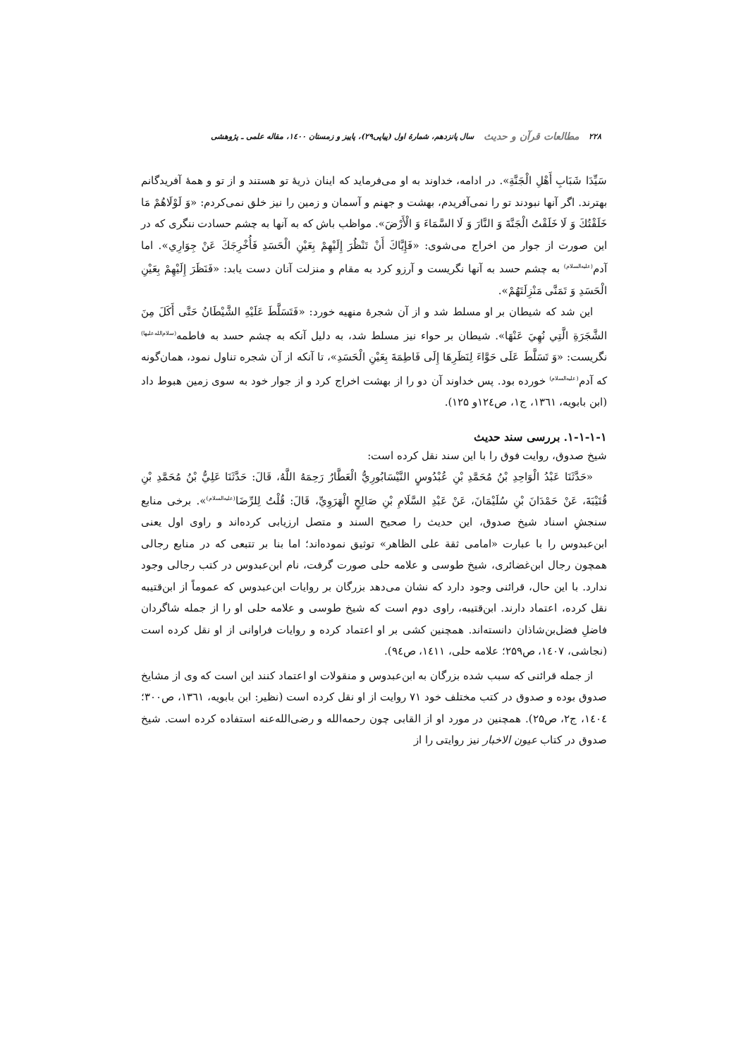۲۲۸ مطالعات قرآن و حدیث سال پانزدهم، شمارهٔ اول (پیاپی۲۹)، پاییز و زمستان ۱٤٠۰، مقاله علمی ـ پژوهشی
سَیِّدَا شَبَابِ أَهْلِ الْجَنَّةِ». در ادامه، خداوند به او می‌فرماید که اینان ذریهٔ تو هستند و از تو و همهٔ آفریدگانم بهترند. اگر آنها نبودند تو را نمی‌آفریدم، بهشت و جهنم و آسمان و زمین را نیز خلق نمی‌کردم: «وَ لَوْلَاهُمْ مَا خَلَقْتُكَ وَ لَا خَلَقْتُ الْجَنَّةَ وَ النَّارَ وَ لَا السَّمَاءَ وَ الْأَرْضَ». مواظب باش که به آنها به چشم حسادت ننگری که در این صورت از جوار من اخراج می‌شوی: «فَإِیَّاكَ أَنْ تَنْظُرَ إِلَیْهِمْ بِعَیْنِ الْحَسَدِ فَأُخْرِجَكَ عَنْ جِوَارِي». اما آدم<sup>(علیه‌السلام)</sup> به چشم حسد به آنها نگریست و آرزو کرد به مقام و منزلت آنان دست یابد: «فَنَظَرَ إِلَیْهِمْ بِعَیْنِ الْحَسَدِ وَ تَمَنَّى مَنْزِلَتَهُمْ».
این شد که شیطان بر او مسلط شد و از آن شجرهٔ منهیه خورد: «فَتَسَلَّطَ عَلَیْهِ الشَّیْطَانُ حَتَّى أَكَلَ مِنَ الشَّجَرَةِ الَّتِي نُهِيَ عَنْهَا». شیطان بر حواء نیز مسلط شد، به دلیل آنکه به چشم حسد به فاطمه<sup>(سلام‌الله‌علیها)</sup> نگریست: «وَ تَسَلَّطَ عَلَى حَوَّاءَ لِنَظَرِهَا إِلَى فَاطِمَةَ بِعَیْنِ الْحَسَدِ»، تا آنکه از آن شجره تناول نمود، همان‌گونه که آدم<sup>(علیه‌السلام)</sup> خورده بود. پس خداوند آن دو را از بهشت اخراج کرد و از جوار خود به سوی زمین هبوط داد (ابن بابویه، ۱۳٦۱، ج۱، ص۱۲٤و ۱۲۵).
۱-۱-۱-۱. بررسی سند حدیث
شیخ صدوق، روایت فوق را با این سند نقل کرده است:
«حَدَّثَنَا عَبْدُ الْوَاحِدِ بْنُ مُحَمَّدِ بْنِ عُبْدُوسٍ النَّیْسَابُورِيُّ الْعَطَّارُ رَحِمَهُ اللَّهُ، قَالَ: حَدَّثَنَا عَلِيُّ بْنُ مُحَمَّدِ بْنِ قُتَیْبَةَ، عَنْ حَمْدَانَ بْنِ سُلَیْمَانَ، عَنْ عَبْدِ السَّلَامِ بْنِ صَالِحٍ الْهَرَوِيِّ، قَالَ: قُلْتُ لِلرِّضَا<sup>(علیه‌السلام)</sup>». برخی منابع سنجشِ اسناد شیخ صدوق، این حدیث را صحیح السند و متصل ارزیابی کرده‌اند و راوی اول یعنی ابن‌عبدوس را با عبارت «امامی ثقة علی الظاهر» توثیق نموده‌اند؛ اما بنا بر تتبعی که در منابع رجالی همچون رجال ابن‌غضائری، شیخ طوسی و علامه حلی صورت گرفت، نام ابن‌عبدوس در کتب رجالی وجود ندارد. با این حال، قرائنی وجود دارد که نشان می‌دهد بزرگان بر روایات ابن‌عبدوس که عموماً از ابن‌قتیبه نقل کرده، اعتماد دارند. ابن‌قتیبه، راوی دوم است که شیخ طوسی و علامه حلی او را از جمله شاگردان فاضلِ فضل‌بن‌شاذان دانسته‌اند. همچنین کشی بر او اعتماد کرده و روایات فراوانی از او نقل کرده است (نجاشی، ۱٤٠۷، ص۲۵۹؛ علامه حلی، ۱٤۱۱، ص٩٤).
از جمله قرائنی که سبب شده بزرگان به ابن‌عبدوس و منقولات او اعتماد کنند این است که وی از مشایخ صدوق بوده و صدوق در کتب مختلف خود ۷۱ روایت از او نقل کرده است (نظیر: ابن بابویه، ۱۳٦۱، ص۳۰۰؛ ۱٤٠٤، ج۲، ص۲۵). همچنین در مورد او از القابی چون رحمه‌الله و رضی‌الله‌عنه استفاده کرده است. شیخ صدوق در کتاب عیون الاخبار نیز روایتی را از